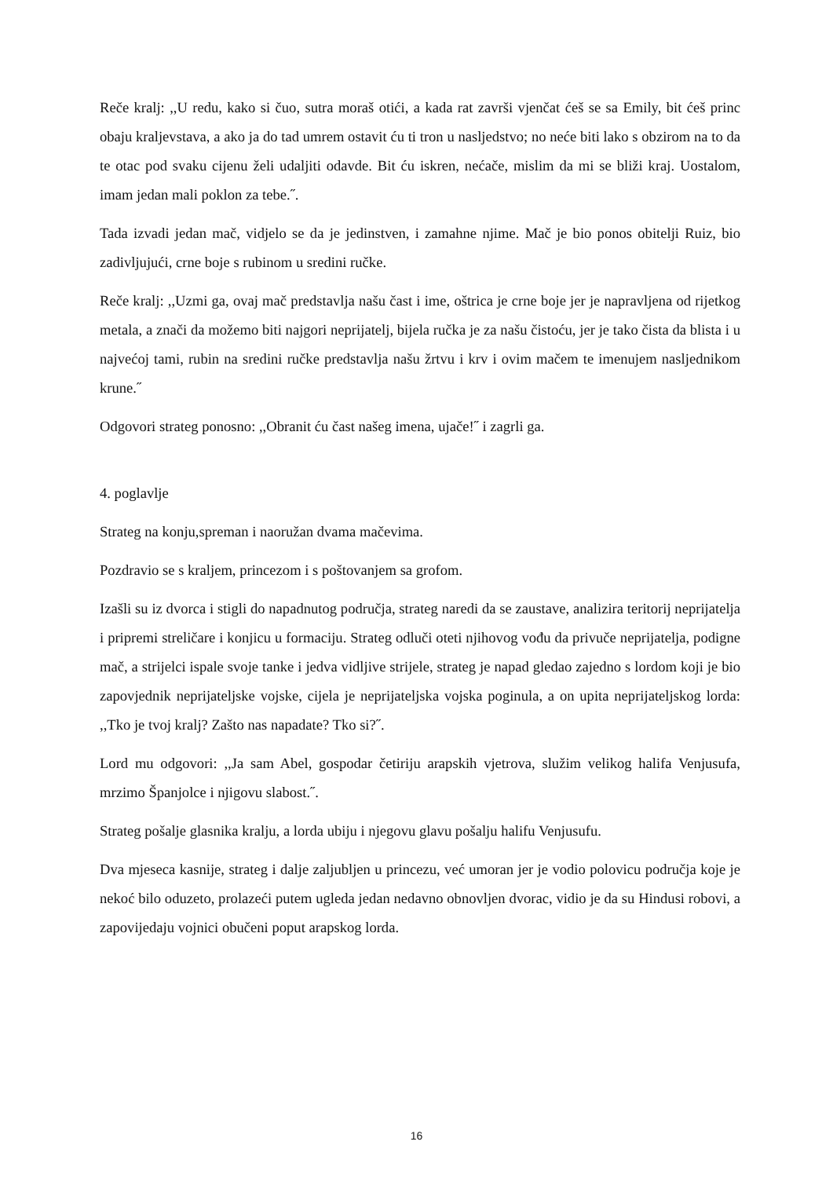Reče kralj: ,,U redu, kako si čuo, sutra moraš otići, a kada rat završi vjenčat ćeš se sa Emily, bit ćeš princ obaju kraljevstava, a ako ja do tad umrem ostavit ću ti tron u nasljedstvo; no neće biti lako s obzirom na to da te otac pod svaku cijenu želi udaljiti odavde. Bit ću iskren, nećače, mislim da mi se bliži kraj. Uostalom, imam jedan mali poklon za tebe.˝.
Tada izvadi jedan mač, vidjelo se da je jedinstven, i zamahne njime. Mač je bio ponos obitelji Ruiz, bio zadivljujući, crne boje s rubinom u sredini ručke.
Reče kralj: ,,Uzmi ga, ovaj mač predstavlja našu čast i ime, oštrica je crne boje jer je napravljena od rijetkog metala, a znači da možemo biti najgori neprijatelj, bijela ručka je za našu čistoću, jer je tako čista da blista i u najvećoj tami, rubin na sredini ručke predstavlja našu žrtvu i krv i ovim mačem te imenujem nasljednikom krune.˝
Odgovori strateg ponosno: ,,Obranit ću čast našeg imena, ujače!˝ i zagrli ga.
4. poglavlje
Strateg na konju,spreman i naoružan dvama mačevima.
Pozdravio se s kraljem, princezom i s poštovanjem sa grofom.
Izašli su iz dvorca i stigli do napadnutog područja, strateg naredi da se zaustave, analizira teritorij neprijatelja i pripremi streličare i konjicu u formaciju. Strateg odluči oteti njihovog vođu da privuče neprijatelja, podigne mač, a strijelci ispale svoje tanke i jedva vidljive strijele, strateg je napad gledao zajedno s lordom koji je bio zapovjednik neprijateljske vojske, cijela je neprijateljska vojska poginula, a on upita neprijateljskog lorda: ,,Tko je tvoj kralj? Zašto nas napadate? Tko si?˝.
Lord mu odgovori: ,,Ja sam Abel, gospodar četiriju arapskih vjetrova, služim velikog halifa Venjusufa, mrzimo Španjolce i njigovu slabost.˝.
Strateg pošalje glasnika kralju, a lorda ubiju i njegovu glavu pošalju halifu Venjusufu.
Dva mjeseca kasnije, strateg i dalje zaljubljen u princezu, već umoran jer je vodio polovicu područja koje je nekoć bilo oduzeto, prolazeći putem ugleda jedan nedavno obnovljen dvorac, vidio je da su Hindusi robovi, a zapovijedaju vojnici obučeni poput arapskog lorda.
16